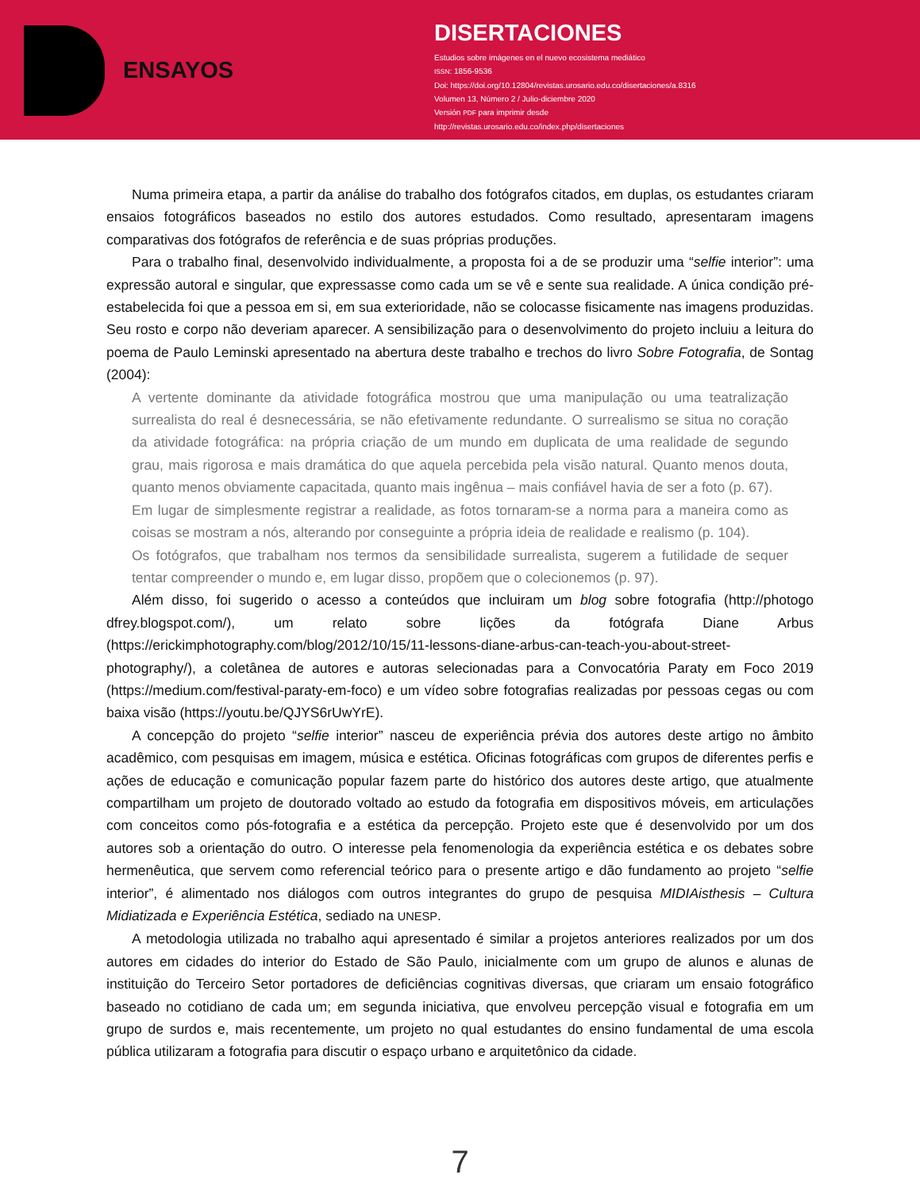ENSAYOS
DISERTACIONES
Estudios sobre imágenes en el nuevo ecosistema mediático
ISSN: 1856-9536
Doi: https://doi.org/10.12804/revistas.urosario.edu.co/disertaciones/a.8316
Volumen 13, Número 2 / Julio-diciembre 2020
Versión PDF para imprimir desde
http://revistas.urosario.edu.co/index.php/disertaciones
Numa primeira etapa, a partir da análise do trabalho dos fotógrafos citados, em duplas, os estudantes criaram ensaios fotográficos baseados no estilo dos autores estudados. Como resultado, apresentaram imagens comparativas dos fotógrafos de referência e de suas próprias produções.
Para o trabalho final, desenvolvido individualmente, a proposta foi a de se produzir uma “selfie interior”: uma expressão autoral e singular, que expressasse como cada um se vê e sente sua realidade. A única condição pré-estabelecida foi que a pessoa em si, em sua exterioridade, não se colocasse fisicamente nas imagens produzidas. Seu rosto e corpo não deveriam aparecer. A sensibilização para o desenvolvimento do projeto incluiu a leitura do poema de Paulo Leminski apresentado na abertura deste trabalho e trechos do livro Sobre Fotografia, de Sontag (2004):
A vertente dominante da atividade fotográfica mostrou que uma manipulação ou uma teatralização surrealista do real é desnecessária, se não efetivamente redundante. O surrealismo se situa no coração da atividade fotográfica: na própria criação de um mundo em duplicata de uma realidade de segundo grau, mais rigorosa e mais dramática do que aquela percebida pela visão natural. Quanto menos douta, quanto menos obviamente capacitada, quanto mais ingênua – mais confiável havia de ser a foto (p. 67).
Em lugar de simplesmente registrar a realidade, as fotos tornaram-se a norma para a maneira como as coisas se mostram a nós, alterando por conseguinte a própria ideia de realidade e realismo (p. 104).
Os fotógrafos, que trabalham nos termos da sensibilidade surrealista, sugerem a futilidade de sequer tentar compreender o mundo e, em lugar disso, propõem que o colecionemos (p. 97).
Além disso, foi sugerido o acesso a conteúdos que incluiram um blog sobre fotografia (http://photogo dfrey.blogspot.com/), um relato sobre lições da fotógrafa Diane Arbus (https://erickimphotography.com/blog/2012/10/15/11-lessons-diane-arbus-can-teach-you-about-street-photography/), a coletânea de autores e autoras selecionadas para a Convocatória Paraty em Foco 2019 (https://medium.com/festival-paraty-em-foco) e um vídeo sobre fotografias realizadas por pessoas cegas ou com baixa visão (https://youtu.be/QJYS6rUwYrE).
A concepção do projeto “selfie interior” nasceu de experiência prévia dos autores deste artigo no âmbito acadêmico, com pesquisas em imagem, música e estética. Oficinas fotográficas com grupos de diferentes perfis e ações de educação e comunicação popular fazem parte do histórico dos autores deste artigo, que atualmente compartilham um projeto de doutorado voltado ao estudo da fotografia em dispositivos móveis, em articulações com conceitos como pós-fotografia e a estética da percepção. Projeto este que é desenvolvido por um dos autores sob a orientação do outro. O interesse pela fenomenologia da experiência estética e os debates sobre hermenêutica, que servem como referencial teórico para o presente artigo e dão fundamento ao projeto “selfie interior”, é alimentado nos diálogos com outros integrantes do grupo de pesquisa MIDIAisthesis – Cultura Midiatizada e Experiência Estética, sediado na UNESP.
A metodologia utilizada no trabalho aqui apresentado é similar a projetos anteriores realizados por um dos autores em cidades do interior do Estado de São Paulo, inicialmente com um grupo de alunos e alunas de instituição do Terceiro Setor portadores de deficiências cognitivas diversas, que criaram um ensaio fotográfico baseado no cotidiano de cada um; em segunda iniciativa, que envolveu percepção visual e fotografia em um grupo de surdos e, mais recentemente, um projeto no qual estudantes do ensino fundamental de uma escola pública utilizaram a fotografia para discutir o espaço urbano e arquitetônico da cidade.
7